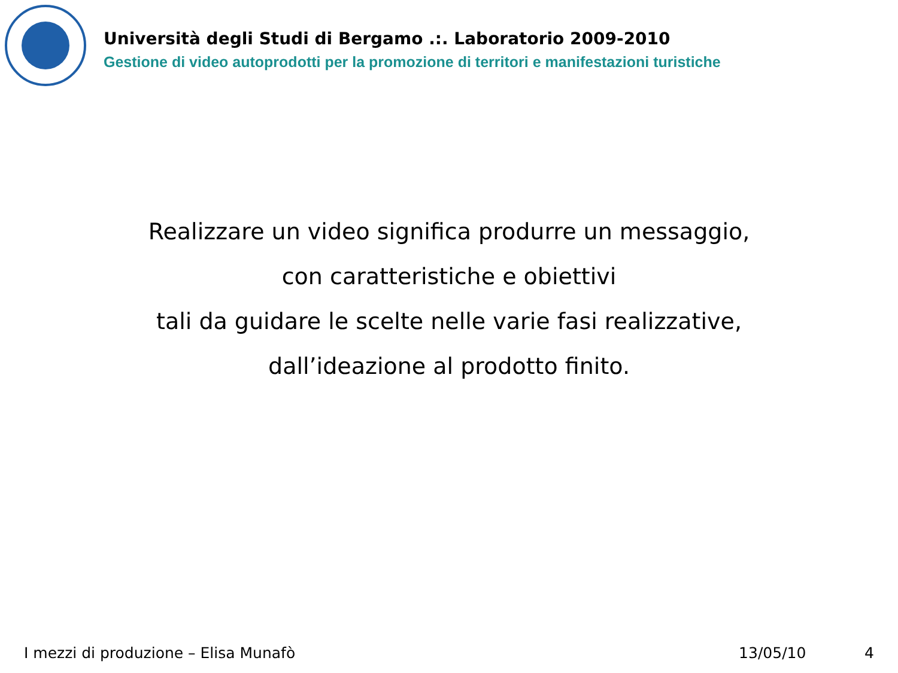Università degli Studi di Bergamo .:. Laboratorio 2009-2010
Gestione di video autoprodotti per la promozione di territori e manifestazioni turistiche
Realizzare un video significa produrre un messaggio,
con caratteristiche e obiettivi
tali da guidare le scelte nelle varie fasi realizzative,
dall’ideazione al prodotto finito.
I mezzi di produzione – Elisa Munafò 13/05/10 4